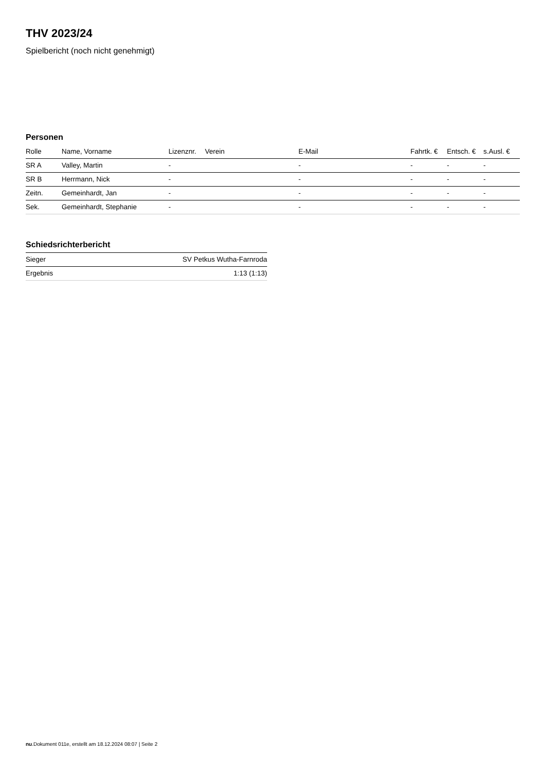THV 2023/24
Spielbericht (noch nicht genehmigt)
Personen
| Rolle | Name, Vorname | Lizenznr. | Verein | E-Mail | Fahrtk. € | Entsch. € | s.Ausl. € |
| --- | --- | --- | --- | --- | --- | --- | --- |
| SR A | Valley, Martin | - | | - | - | - | - |
| SR B | Herrmann, Nick | - | | - | - | - | - |
| Zeitn. | Gemeinhardt, Jan | - | | - | - | - | - |
| Sek. | Gemeinhardt, Stephanie | - | | - | - | - | - |
Schiedsrichterbericht
| Sieger | SV Petkus Wutha-Farnroda |
| Ergebnis | 1:13 (1:13) |
nu.Dokument 011e, erstellt am 18.12.2024 08:07 | Seite 2